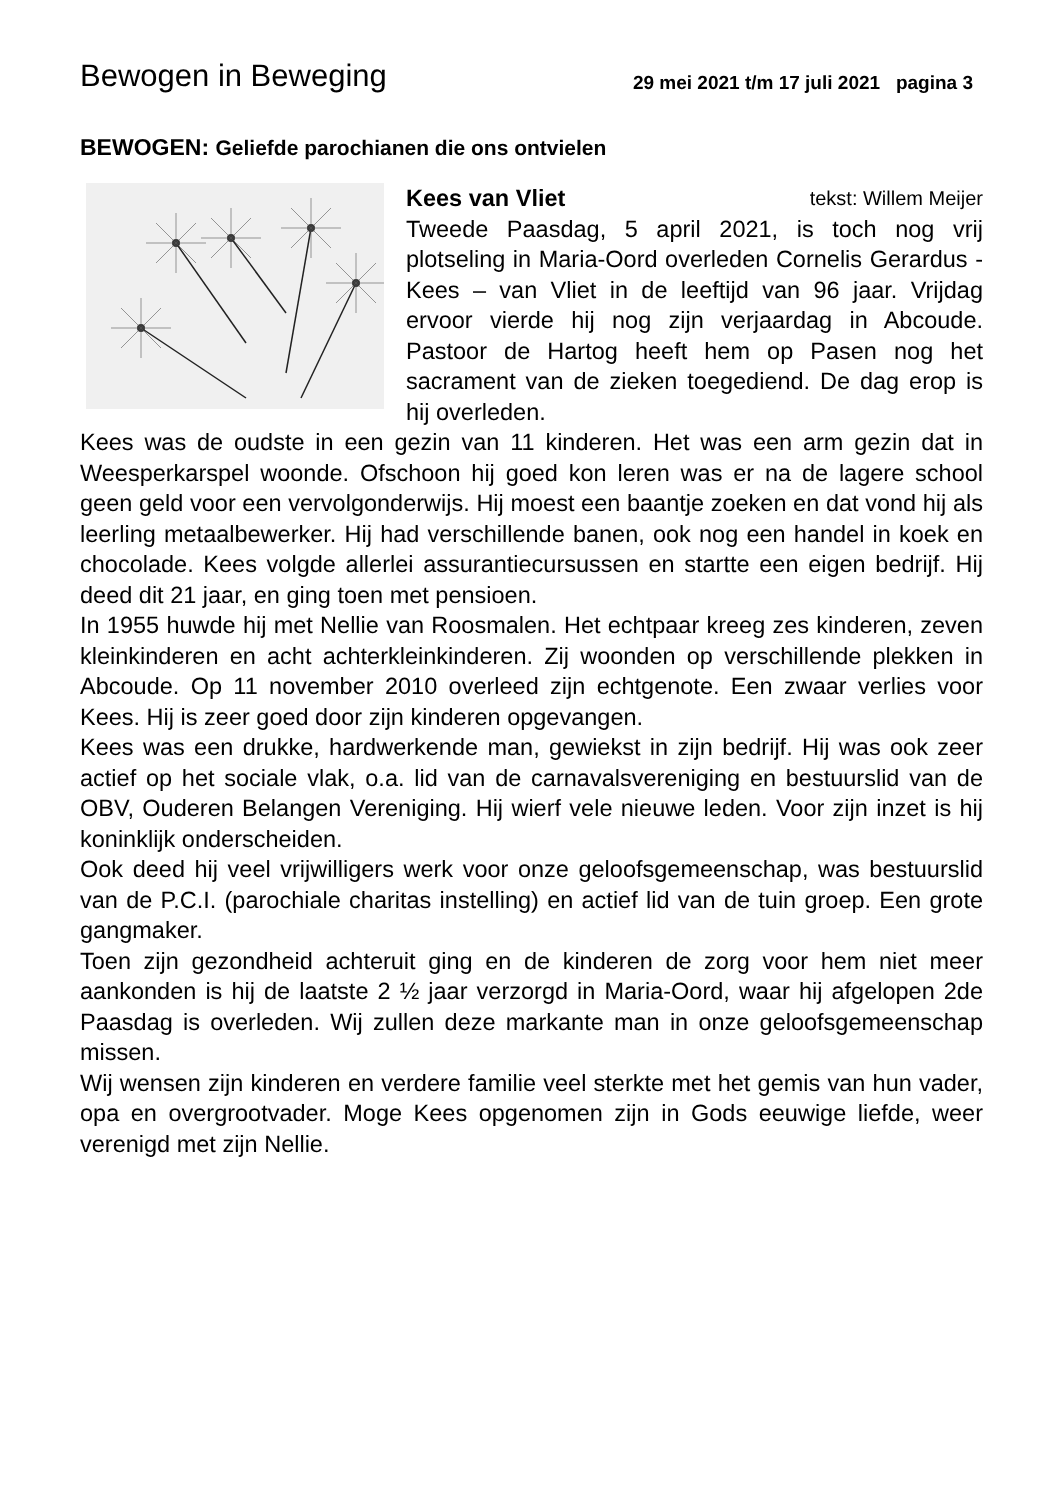Bewogen in Beweging
29 mei 2021 t/m 17 juli 2021 pagina 3
BEWOGEN: Geliefde parochianen die ons ontvielen
Kees van Vliet tekst: Willem Meijer
Tweede Paasdag, 5 april 2021, is toch nog vrij plotseling in Maria-Oord overleden Cornelis Gerardus - Kees – van Vliet in de leeftijd van 96 jaar. Vrijdag ervoor vierde hij nog zijn verjaardag in Abcoude. Pastoor de Hartog heeft hem op Pasen nog het sacrament van de zieken toegediend. De dag erop is hij overleden.
Kees was de oudste in een gezin van 11 kinderen. Het was een arm gezin dat in Weesperkarspel woonde. Ofschoon hij goed kon leren was er na de lagere school geen geld voor een vervolgonderwijs. Hij moest een baantje zoeken en dat vond hij als leerling metaalbewerker. Hij had verschillende banen, ook nog een handel in koek en chocolade. Kees volgde allerlei assurantiecursussen en startte een eigen bedrijf. Hij deed dit 21 jaar, en ging toen met pensioen.
In 1955 huwde hij met Nellie van Roosmalen. Het echtpaar kreeg zes kinderen, zeven kleinkinderen en acht achterkleinkinderen. Zij woonden op verschillende plekken in Abcoude. Op 11 november 2010 overleed zijn echtgenote. Een zwaar verlies voor Kees. Hij is zeer goed door zijn kinderen opgevangen.
Kees was een drukke, hardwerkende man, gewiekst in zijn bedrijf. Hij was ook zeer actief op het sociale vlak, o.a. lid van de carnavalsvereniging en bestuurslid van de OBV, Ouderen Belangen Vereniging. Hij wierf vele nieuwe leden. Voor zijn inzet is hij koninklijk onderscheiden.
Ook deed hij veel vrijwilligers werk voor onze geloofsgemeenschap, was bestuurslid van de P.C.I. (parochiale charitas instelling) en actief lid van de tuin groep. Een grote gangmaker.
Toen zijn gezondheid achteruit ging en de kinderen de zorg voor hem niet meer aankonden is hij de laatste 2 ½ jaar verzorgd in Maria-Oord, waar hij afgelopen 2de Paasdag is overleden. Wij zullen deze markante man in onze geloofsgemeenschap missen.
Wij wensen zijn kinderen en verdere familie veel sterkte met het gemis van hun vader, opa en overgrootvader. Moge Kees opgenomen zijn in Gods eeuwige liefde, weer verenigd met zijn Nellie.